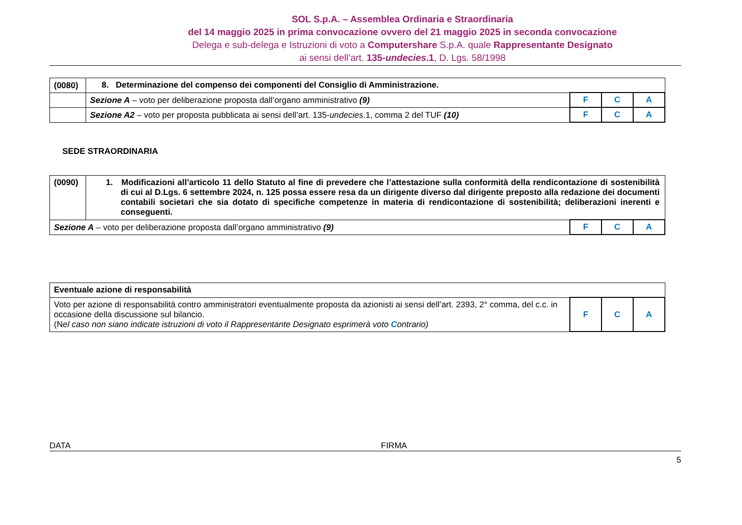SOL S.p.A. – Assemblea Ordinaria e Straordinaria
del 14 maggio 2025 in prima convocazione ovvero del 21 maggio 2025 in seconda convocazione
Delega e sub-delega e Istruzioni di voto a Computershare S.p.A. quale Rappresentante Designato
ai sensi dell’art. 135-undecies.1, D. Lgs. 58/1998
| (0080) | 8. Determinazione del compenso dei componenti del Consiglio di Amministrazione. | | | |
| | Sezione A – voto per deliberazione proposta dall’organo amministrativo (9) | F | C | A |
| | Sezione A2 – voto per proposta pubblicata ai sensi dell’art. 135- undecies .1, comma 2 del TUF (10) | F | C | A |
SEDE STRAORDINARIA
| (0090) | 1. Modificazioni all’articolo 11 dello Statuto al fine di prevedere che l’attestazione sulla conformità della rendicontazione di sostenibilità di cui al D.Lgs. 6 settembre 2024, n. 125 possa essere resa da un dirigente diverso dal dirigente preposto alla redazione dei documenti contabili societari che sia dotato di specifiche competenze in materia di rendicontazione di sostenibilità; deliberazioni inerenti e conseguenti. | | | |
| Sezione A – voto per deliberazione proposta dall’organo amministrativo (9) | | F | C | A |
| Eventuale azione di responsabilità | | | |
| Voto per azione di responsabilità contro amministratori eventualmente proposta da azionisti ai sensi dell’art. 2393, 2° comma, del c.c. in occasione della discussione sul bilancio. (N el caso non siano indicate istruzioni di voto il Rappresentante Designato esprimerà voto C ontrario) | F | C | A |
DATA FIRMA
5